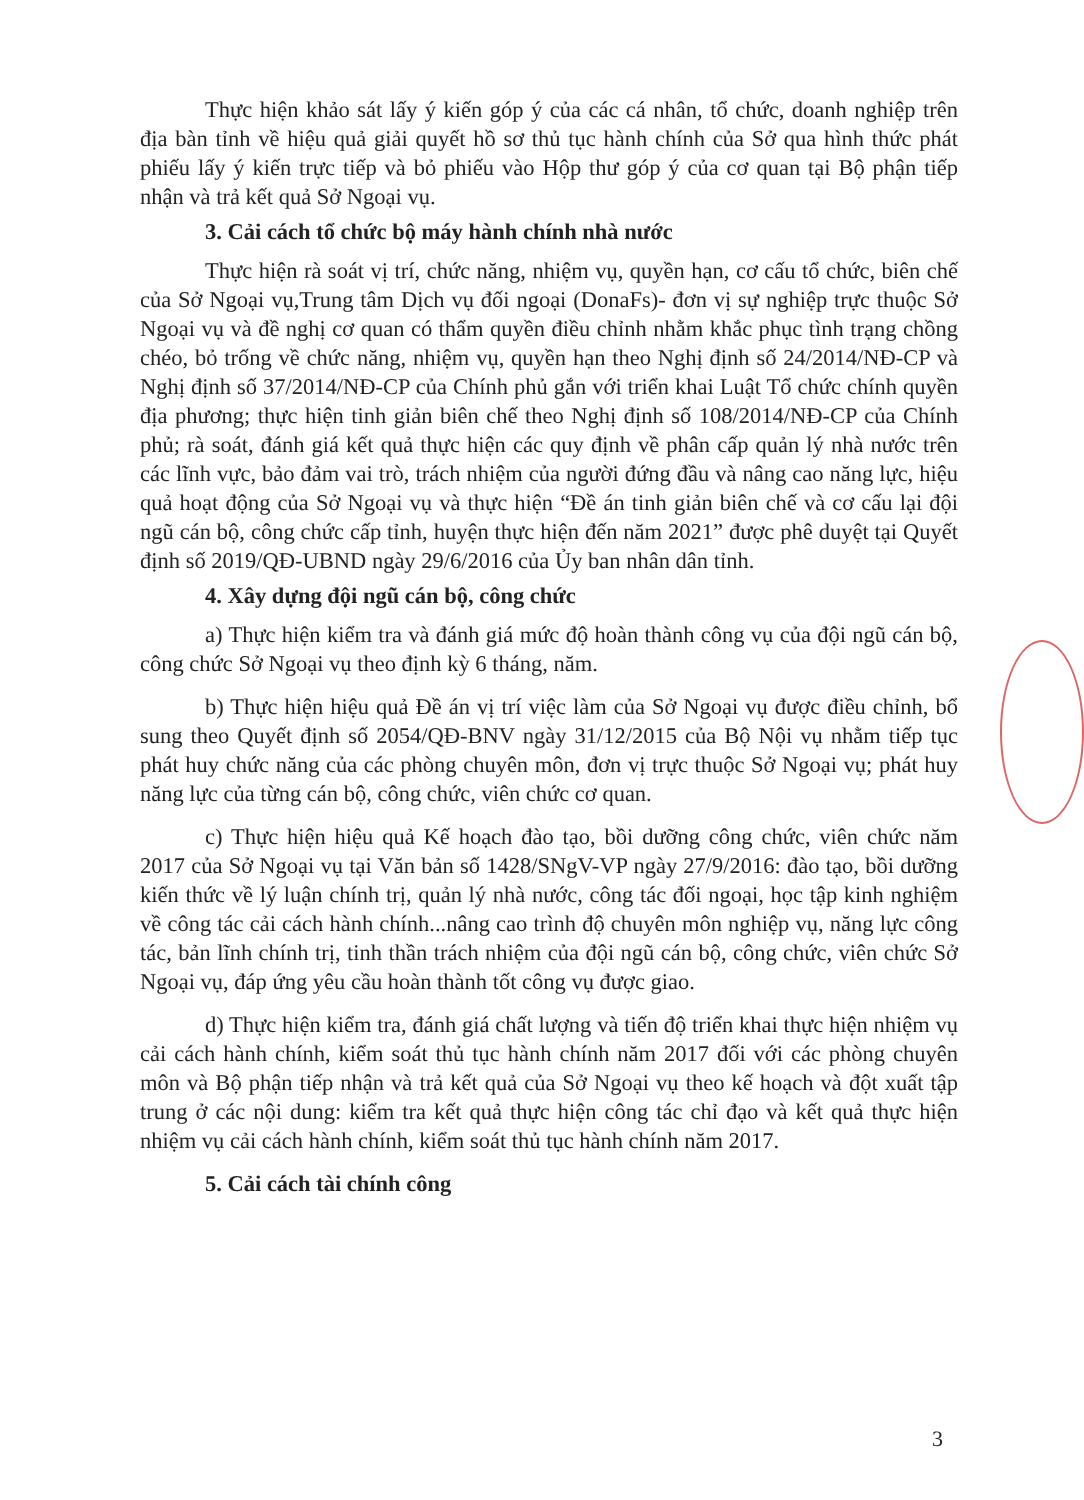Thực hiện khảo sát lấy ý kiến góp ý của các cá nhân, tổ chức, doanh nghiệp trên địa bàn tỉnh về hiệu quả giải quyết hồ sơ thủ tục hành chính của Sở qua hình thức phát phiếu lấy ý kiến trực tiếp và bỏ phiếu vào Hộp thư góp ý của cơ quan tại Bộ phận tiếp nhận và trả kết quả Sở Ngoại vụ.
3. Cải cách tổ chức bộ máy hành chính nhà nước
Thực hiện rà soát vị trí, chức năng, nhiệm vụ, quyền hạn, cơ cấu tổ chức, biên chế của Sở Ngoại vụ,Trung tâm Dịch vụ đối ngoại (DonaFs)- đơn vị sự nghiệp trực thuộc Sở Ngoại vụ và đề nghị cơ quan có thẩm quyền điều chỉnh nhằm khắc phục tình trạng chồng chéo, bỏ trống về chức năng, nhiệm vụ, quyền hạn theo Nghị định số 24/2014/NĐ-CP và Nghị định số 37/2014/NĐ-CP của Chính phủ gắn với triển khai Luật Tổ chức chính quyền địa phương; thực hiện tinh giản biên chế theo Nghị định số 108/2014/NĐ-CP của Chính phủ; rà soát, đánh giá kết quả thực hiện các quy định về phân cấp quản lý nhà nước trên các lĩnh vực, bảo đảm vai trò, trách nhiệm của người đứng đầu và nâng cao năng lực, hiệu quả hoạt động của Sở Ngoại vụ và thực hiện “Đề án tinh giản biên chế và cơ cấu lại đội ngũ cán bộ, công chức cấp tỉnh, huyện thực hiện đến năm 2021” được phê duyệt tại Quyết định số 2019/QĐ-UBND ngày 29/6/2016 của Ủy ban nhân dân tỉnh.
4. Xây dựng đội ngũ cán bộ, công chức
a) Thực hiện kiểm tra và đánh giá mức độ hoàn thành công vụ của đội ngũ cán bộ, công chức Sở Ngoại vụ theo định kỳ 6 tháng, năm.
b) Thực hiện hiệu quả Đề án vị trí việc làm của Sở Ngoại vụ được điều chỉnh, bổ sung theo Quyết định số 2054/QĐ-BNV ngày 31/12/2015 của Bộ Nội vụ nhằm tiếp tục phát huy chức năng của các phòng chuyên môn, đơn vị trực thuộc Sở Ngoại vụ; phát huy năng lực của từng cán bộ, công chức, viên chức cơ quan.
c) Thực hiện hiệu quả Kế hoạch đào tạo, bồi dưỡng công chức, viên chức năm 2017 của Sở Ngoại vụ tại Văn bản số 1428/SNgV-VP ngày 27/9/2016: đào tạo, bồi dưỡng kiến thức về lý luận chính trị, quản lý nhà nước, công tác đối ngoại, học tập kinh nghiệm về công tác cải cách hành chính...nâng cao trình độ chuyên môn nghiệp vụ, năng lực công tác, bản lĩnh chính trị, tinh thần trách nhiệm của đội ngũ cán bộ, công chức, viên chức Sở Ngoại vụ, đáp ứng yêu cầu hoàn thành tốt công vụ được giao.
d) Thực hiện kiểm tra, đánh giá chất lượng và tiến độ triển khai thực hiện nhiệm vụ cải cách hành chính, kiểm soát thủ tục hành chính năm 2017 đối với các phòng chuyên môn và Bộ phận tiếp nhận và trả kết quả của Sở Ngoại vụ theo kế hoạch và đột xuất tập trung ở các nội dung: kiểm tra kết quả thực hiện công tác chỉ đạo và kết quả thực hiện nhiệm vụ cải cách hành chính, kiểm soát thủ tục hành chính năm 2017.
5. Cải cách tài chính công
3